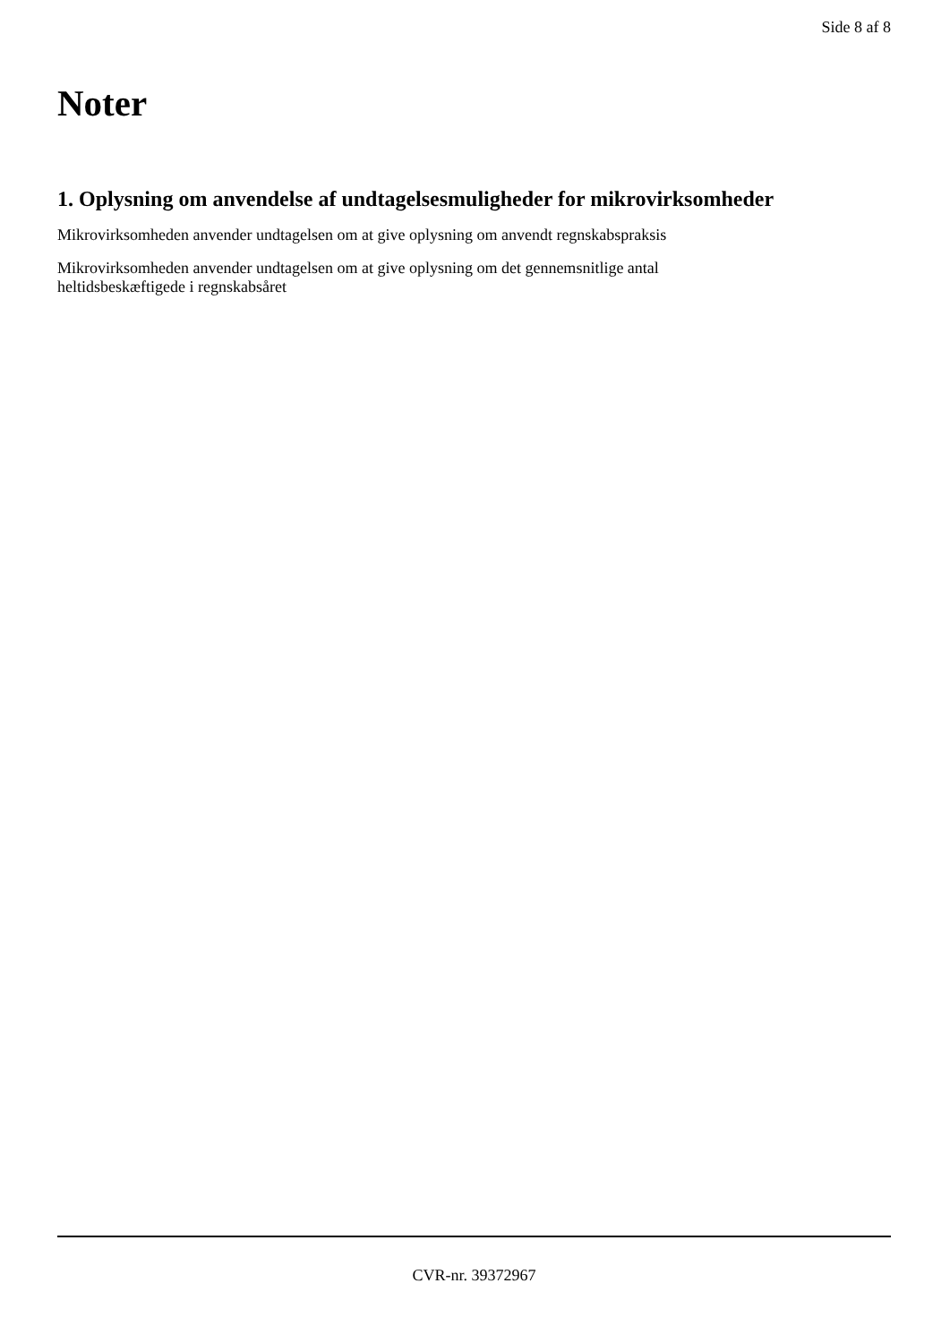Side 8 af 8
Noter
1. Oplysning om anvendelse af undtagelsesmuligheder for mikrovirksomheder
Mikrovirksomheden anvender undtagelsen om at give oplysning om anvendt regnskabspraksis
Mikrovirksomheden anvender undtagelsen om at give oplysning om det gennemsnitlige antal
heltidsbeskæftigede i regnskabsåret
CVR-nr. 39372967